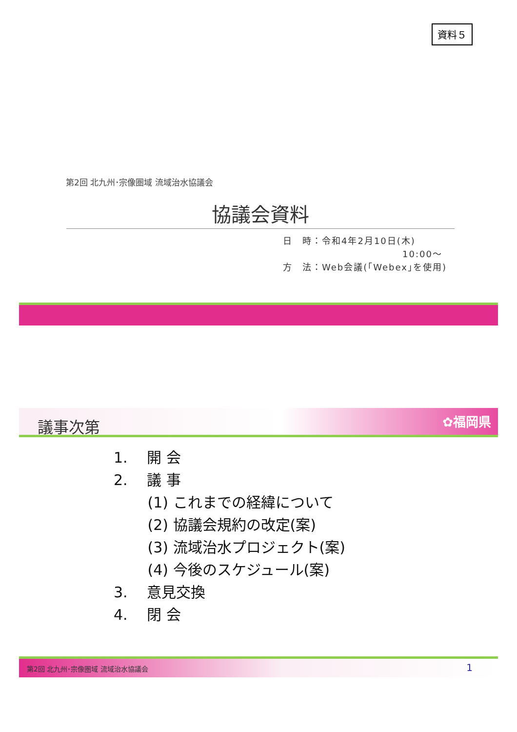資料５
第2回 北九州･宗像圏域 流域治水協議会
協議会資料
日　時：令和4年2月10日(木)
10:00～
方　法：Web会議(｢Webex｣を使用)
議事次第
✿福岡県
1.　 開 会
2.　 議 事
　　 (1) これまでの経緯について
　　 (2) 協議会規約の改定(案)
　　 (3) 流域治水プロジェクト(案)
　　 (4) 今後のスケジュール(案)
3.　 意見交換
4.　 閉 会
第2回 北九州･宗像圏域 流域治水協議会 1